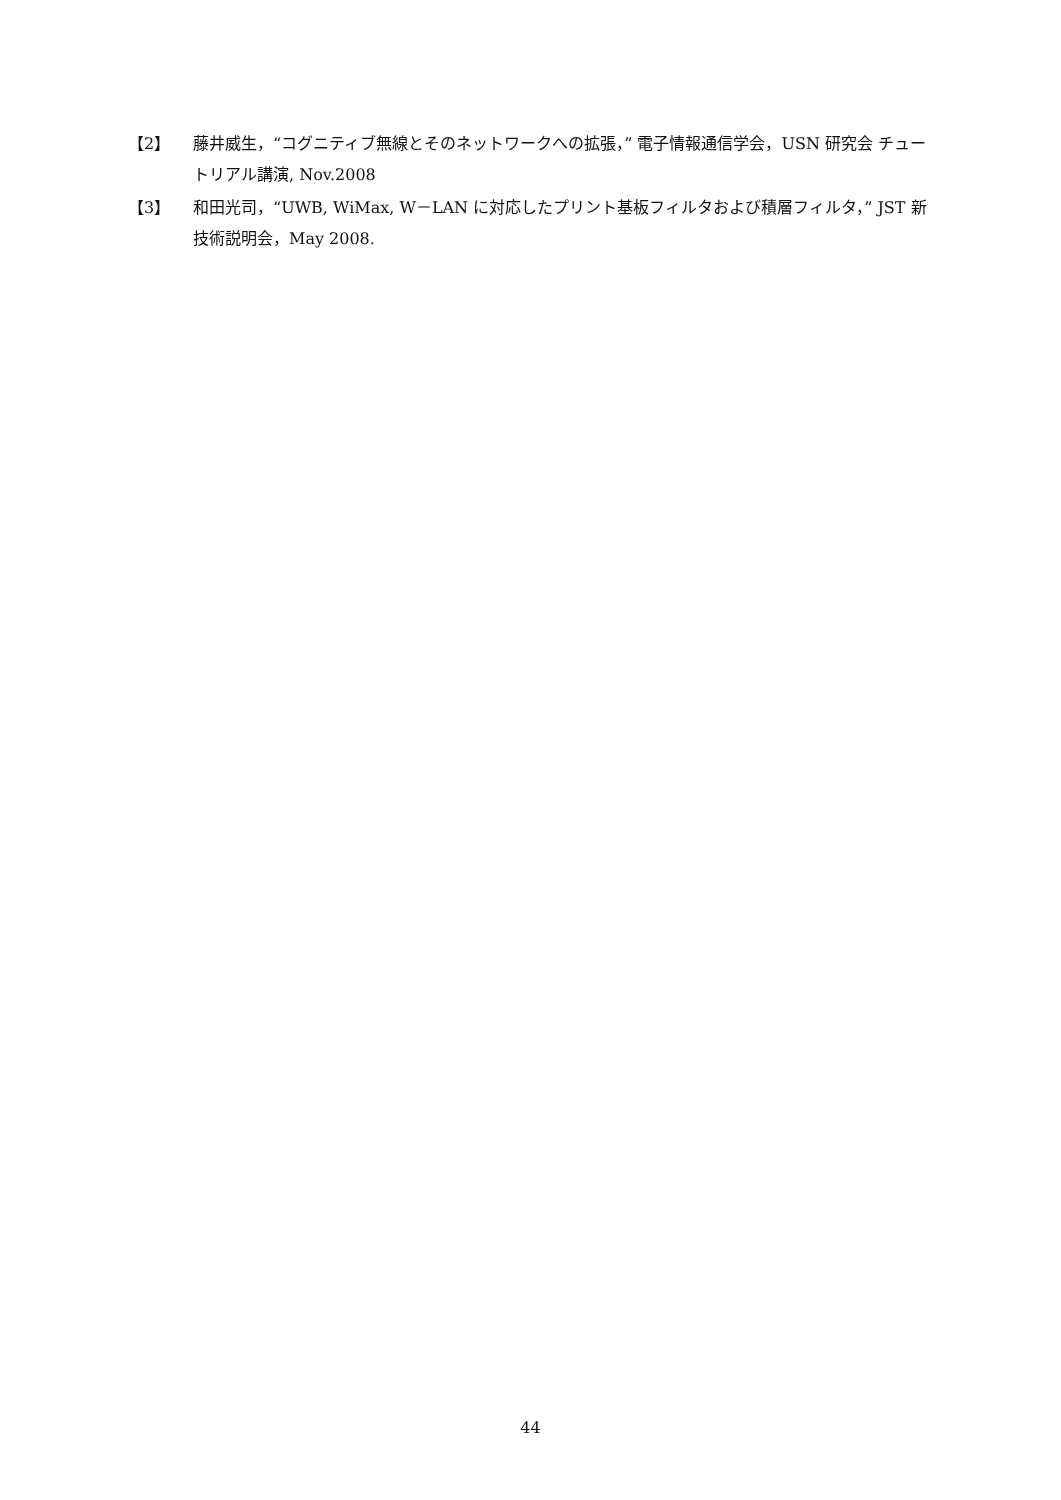【2】 藤井威生，“コグニティブ無線とそのネットワークへの拡張，” 電子情報通信学会，USN 研究会 チュートリアル講演, Nov.2008
【3】 和田光司，“UWB, WiMax, W－LAN に対応したプリント基板フィルタおよび積層フィルタ，” JST 新技術説明会，May 2008.
44